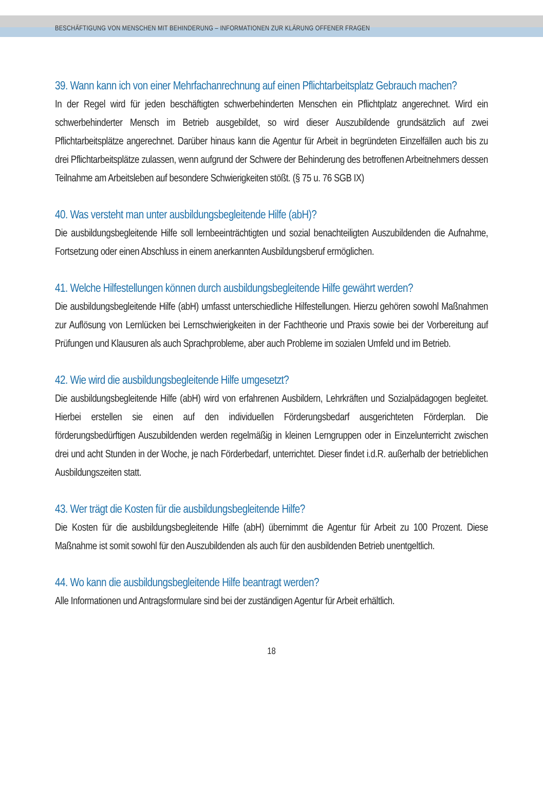BESCHÄFTIGUNG VON MENSCHEN MIT BEHINDERUNG – INFORMATIONEN ZUR KLÄRUNG OFFENER FRAGEN
39. Wann kann ich von einer Mehrfachanrechnung auf einen Pflichtarbeitsplatz Gebrauch machen?
In der Regel wird für jeden beschäftigten schwerbehinderten Menschen ein Pflichtplatz angerechnet. Wird ein schwerbehinderter Mensch im Betrieb ausgebildet, so wird dieser Auszubildende grundsätzlich auf zwei Pflichtarbeitsplätze angerechnet. Darüber hinaus kann die Agentur für Arbeit in begründeten Einzelfällen auch bis zu drei Pflichtarbeitsplätze zulassen, wenn aufgrund der Schwere der Behinderung des betroffenen Arbeitnehmers dessen Teilnahme am Arbeitsleben auf besondere Schwierigkeiten stößt. (§ 75 u. 76 SGB IX)
40. Was versteht man unter ausbildungsbegleitende Hilfe (abH)?
Die ausbildungsbegleitende Hilfe soll lernbeeinträchtigten und sozial benachteiligten Auszubildenden die Aufnahme, Fortsetzung oder einen Abschluss in einem anerkannten Ausbildungsberuf ermöglichen.
41. Welche Hilfestellungen können durch ausbildungsbegleitende Hilfe gewährt werden?
Die ausbildungsbegleitende Hilfe (abH) umfasst unterschiedliche Hilfestellungen. Hierzu gehören sowohl Maßnahmen zur Auflösung von Lernlücken bei Lernschwierigkeiten in der Fachtheorie und Praxis sowie bei der Vorbereitung auf Prüfungen und Klausuren als auch Sprachprobleme, aber auch Probleme im sozialen Umfeld und im Betrieb.
42. Wie wird die ausbildungsbegleitende Hilfe umgesetzt?
Die ausbildungsbegleitende Hilfe (abH) wird von erfahrenen Ausbildern, Lehrkräften und Sozialpädagogen begleitet. Hierbei erstellen sie einen auf den individuellen Förderungsbedarf ausgerichteten Förderplan. Die förderungsbedürftigen Auszubildenden werden regelmäßig in kleinen Lerngruppen oder in Einzelunterricht zwischen drei und acht Stunden in der Woche, je nach Förderbedarf, unterrichtet. Dieser findet i.d.R. außerhalb der betrieblichen Ausbildungszeiten statt.
43. Wer trägt die Kosten für die ausbildungsbegleitende Hilfe?
Die Kosten für die ausbildungsbegleitende Hilfe (abH) übernimmt die Agentur für Arbeit zu 100 Prozent. Diese Maßnahme ist somit sowohl für den Auszubildenden als auch für den ausbildenden Betrieb unentgeltlich.
44. Wo kann die ausbildungsbegleitende Hilfe beantragt werden?
Alle Informationen und Antragsformulare sind bei der zuständigen Agentur für Arbeit erhältlich.
18